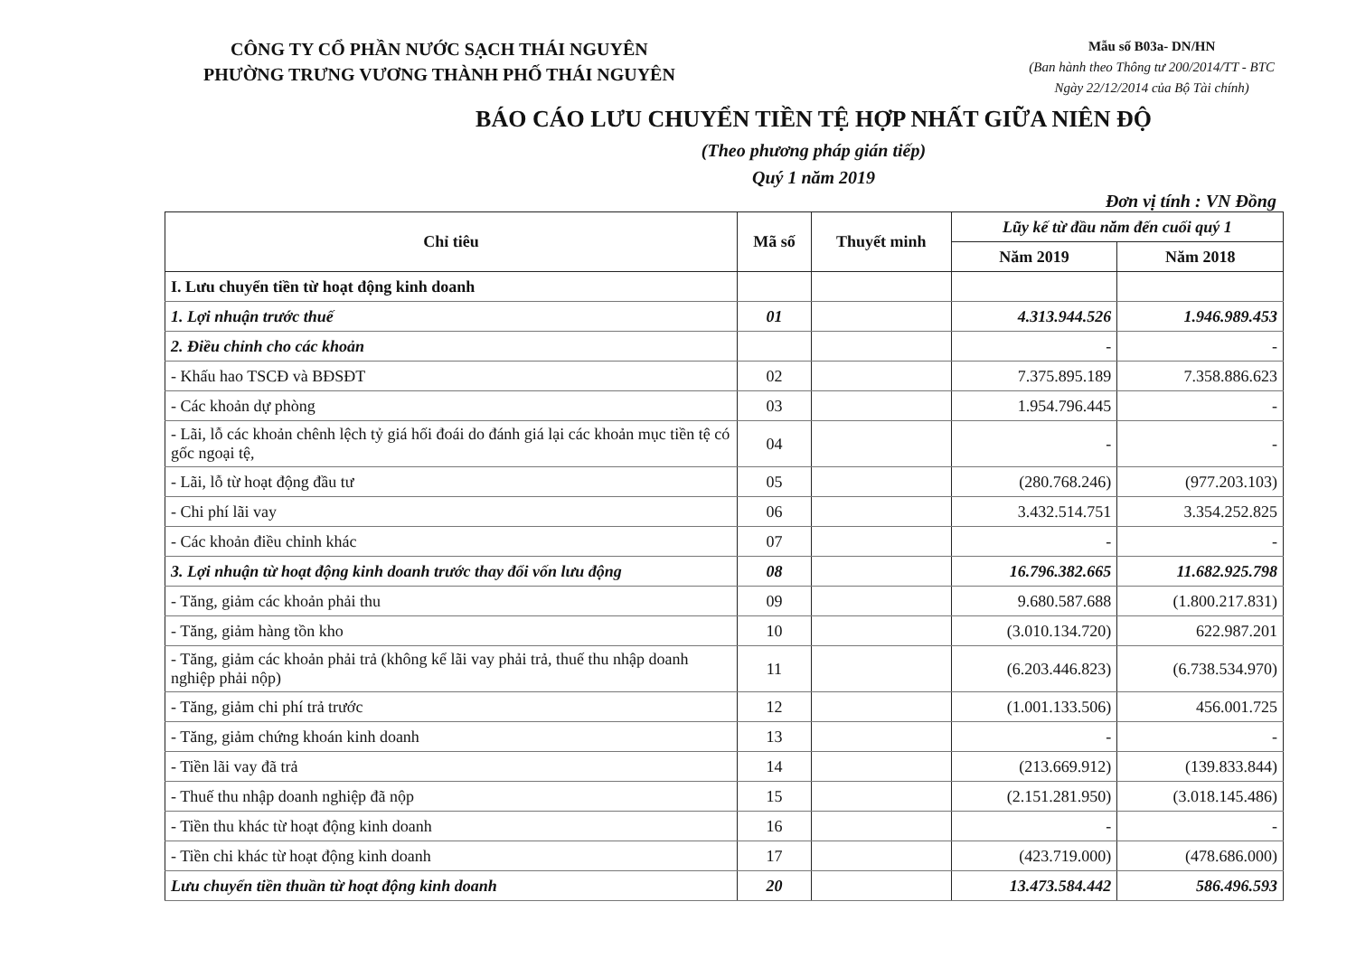CÔNG TY CỔ PHẦN NƯỚC SẠCH THÁI NGUYÊN
PHƯỜNG TRƯNG VƯƠNG THÀNH PHỐ THÁI NGUYÊN
Mẫu số B03a- DN/HN
(Ban hành theo Thông tư 200/2014/TT - BTC
Ngày 22/12/2014 của Bộ Tài chính)
BÁO CÁO LƯU CHUYỂN TIỀN TỆ HỢP NHẤT GIỮA NIÊN ĐỘ
(Theo phương pháp gián tiếp)
Quý 1 năm 2019
Đơn vị tính : VN Đồng
| Chỉ tiêu | Mã số | Thuyết minh | Lũy kế từ đầu năm đến cuối quý 1 | |
| --- | --- | --- | --- | --- |
| | | | Năm 2019 | Năm 2018 |
| I. Lưu chuyển tiền từ hoạt động kinh doanh | | | | |
| 1. Lợi nhuận trước thuế | 01 | | 4.313.944.526 | 1.946.989.453 |
| 2. Điều chỉnh cho các khoản | | | - | - |
| - Khấu hao TSCĐ và BĐSĐT | 02 | | 7.375.895.189 | 7.358.886.623 |
| - Các khoản dự phòng | 03 | | 1.954.796.445 | - |
| - Lãi, lỗ các khoản chênh lệch tỷ giá hối đoái do đánh giá lại các khoản mục tiền tệ có gốc ngoại tệ, | 04 | | - | - |
| - Lãi, lỗ từ hoạt động đầu tư | 05 | | (280.768.246) | (977.203.103) |
| - Chi phí lãi vay | 06 | | 3.432.514.751 | 3.354.252.825 |
| - Các khoản điều chỉnh khác | 07 | | - | - |
| 3. Lợi nhuận từ hoạt động kinh doanh trước thay đổi vốn lưu động | 08 | | 16.796.382.665 | 11.682.925.798 |
| - Tăng, giảm các khoản phải thu | 09 | | 9.680.587.688 | (1.800.217.831) |
| - Tăng, giảm hàng tồn kho | 10 | | (3.010.134.720) | 622.987.201 |
| - Tăng, giảm các khoản phải trả (không kể lãi vay phải trả, thuế thu nhập doanh nghiệp phải nộp) | 11 | | (6.203.446.823) | (6.738.534.970) |
| - Tăng, giảm chi phí trả trước | 12 | | (1.001.133.506) | 456.001.725 |
| - Tăng, giảm chứng khoán kinh doanh | 13 | | - | - |
| - Tiền lãi vay đã trả | 14 | | (213.669.912) | (139.833.844) |
| - Thuế thu nhập doanh nghiệp đã nộp | 15 | | (2.151.281.950) | (3.018.145.486) |
| - Tiền thu khác từ hoạt động kinh doanh | 16 | | - | - |
| - Tiền chi khác từ hoạt động kinh doanh | 17 | | (423.719.000) | (478.686.000) |
| Lưu chuyển tiền thuần từ hoạt động kinh doanh | 20 | | 13.473.584.442 | 586.496.593 |